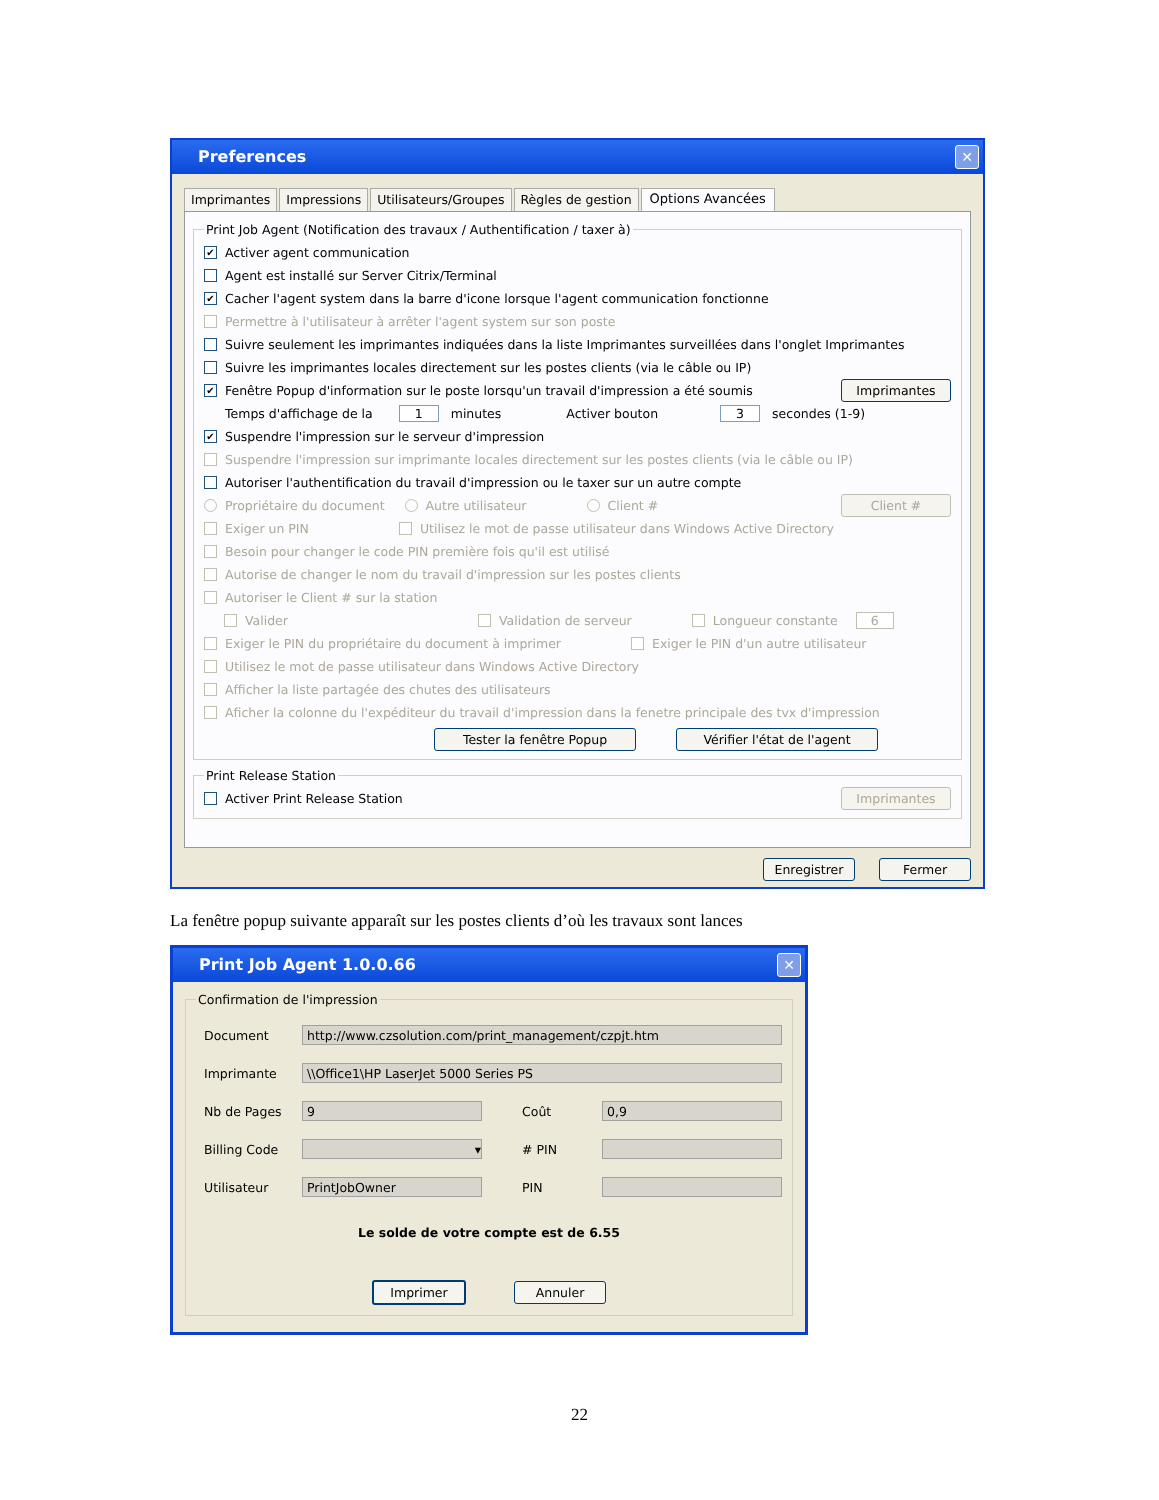Preferences ✕
Imprimantes Impressions Utilisateurs/Groupes Règles de gestion Options Avancées
Print Job Agent (Notification des travaux / Authentification / taxer à)
✔ Activer agent communication
Agent est installé sur Server Citrix/Terminal
✔ Cacher l'agent system dans la barre d'icone lorsque l'agent communication fonctionne
Permettre à l'utilisateur à arrêter l'agent system sur son poste
Suivre seulement les imprimantes indiquées dans la liste Imprimantes surveillées dans l'onglet Imprimantes
Suivre les imprimantes locales directement sur les postes clients (via le câble ou IP)
✔ Fenêtre Popup d'information sur le poste lorsqu'un travail d'impression a été soumis Imprimantes
Temps d'affichage de la 1 minutes Activer bouton 3 secondes (1-9)
✔ Suspendre l'impression sur le serveur d'impression
Suspendre l'impression sur imprimante locales directement sur les postes clients (via le câble ou IP)
Autoriser l'authentification du travail d'impression ou le taxer sur un autre compte
Propriétaire du document Autre utilisateur Client # Client #
Exiger un PIN Utilisez le mot de passe utilisateur dans Windows Active Directory
Besoin pour changer le code PIN première fois qu'il est utilisé
Autorise de changer le nom du travail d'impression sur les postes clients
Autoriser le Client # sur la station
Valider Validation de serveur Longueur constante 6
Exiger le PIN du propriétaire du document à imprimer Exiger le PIN d'un autre utilisateur
Utilisez le mot de passe utilisateur dans Windows Active Directory
Afficher la liste partagée des chutes des utilisateurs
Aficher la colonne du l'expéditeur du travail d'impression dans la fenetre principale des tvx d'impression
Tester la fenêtre Popup Vérifier l'état de l'agent
Print Release Station
Activer Print Release Station Imprimantes
Enregistrer Fermer
La fenêtre popup suivante apparaît sur les postes clients d’où les travaux sont lances
Print Job Agent 1.0.0.66 ✕
Confirmation de l'impression
Document
http://www.czsolution.com/print_management/czpjt.htm
Imprimante
\\Office1\HP LaserJet 5000 Series PS
Nb de Pages
9
Coût
0,9
Billing Code
▾
# PIN
Utilisateur
PrintJobOwner
PIN
Le solde de votre compte est de 6.55
Imprimer Annuler
22